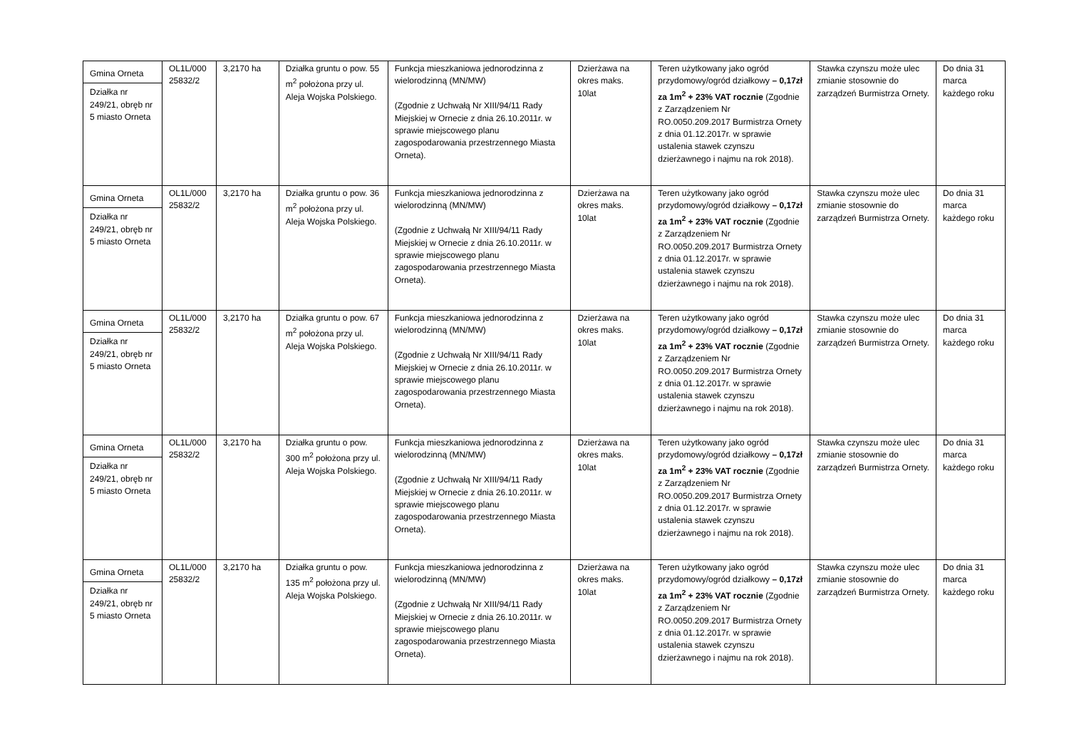| Gmina Orneta Działka nr 249/21, obręb nr 5 miasto Orneta | OL1L/000 25832/2 | 3,2170 ha | Działka gruntu o pow. 55 m<sup>2</sup> położona przy ul. Aleja Wojska Polskiego. | Funkcja mieszkaniowa jednorodzinna z wielorodzinną (MN/MW) (Zgodnie z Uchwałą Nr XIII/94/11 Rady Miejskiej w Ornecie z dnia 26.10.2011r. w sprawie miejscowego planu zagospodarowania przestrzennego Miasta Orneta). | Dzierżawa na okres maks. 10lat | Teren użytkowany jako ogród przydomowy/ogród działkowy – 0,17zł za 1m<sup>2</sup> + 23% VAT rocznie (Zgodnie z Zarządzeniem Nr RO.0050.209.2017 Burmistrza Ornety z dnia 01.12.2017r. w sprawie ustalenia stawek czynszu dzierżawnego i najmu na rok 2018). | Stawka czynszu może ulec zmianie stosownie do zarządzeń Burmistrza Ornety. | Do dnia 31 marca każdego roku |
| Gmina Orneta Działka nr 249/21, obręb nr 5 miasto Orneta | OL1L/000 25832/2 | 3,2170 ha | Działka gruntu o pow. 36 m<sup>2</sup> położona przy ul. Aleja Wojska Polskiego. | Funkcja mieszkaniowa jednorodzinna z wielorodzinną (MN/MW) (Zgodnie z Uchwałą Nr XIII/94/11 Rady Miejskiej w Ornecie z dnia 26.10.2011r. w sprawie miejscowego planu zagospodarowania przestrzennego Miasta Orneta). | Dzierżawa na okres maks. 10lat | Teren użytkowany jako ogród przydomowy/ogród działkowy – 0,17zł za 1m<sup>2</sup> + 23% VAT rocznie (Zgodnie z Zarządzeniem Nr RO.0050.209.2017 Burmistrza Ornety z dnia 01.12.2017r. w sprawie ustalenia stawek czynszu dzierżawnego i najmu na rok 2018). | Stawka czynszu może ulec zmianie stosownie do zarządzeń Burmistrza Ornety. | Do dnia 31 marca każdego roku |
| Gmina Orneta Działka nr 249/21, obręb nr 5 miasto Orneta | OL1L/000 25832/2 | 3,2170 ha | Działka gruntu o pow. 67 m<sup>2</sup> położona przy ul. Aleja Wojska Polskiego. | Funkcja mieszkaniowa jednorodzinna z wielorodzinną (MN/MW) (Zgodnie z Uchwałą Nr XIII/94/11 Rady Miejskiej w Ornecie z dnia 26.10.2011r. w sprawie miejscowego planu zagospodarowania przestrzennego Miasta Orneta). | Dzierżawa na okres maks. 10lat | Teren użytkowany jako ogród przydomowy/ogród działkowy – 0,17zł za 1m<sup>2</sup> + 23% VAT rocznie (Zgodnie z Zarządzeniem Nr RO.0050.209.2017 Burmistrza Ornety z dnia 01.12.2017r. w sprawie ustalenia stawek czynszu dzierżawnego i najmu na rok 2018). | Stawka czynszu może ulec zmianie stosownie do zarządzeń Burmistrza Ornety. | Do dnia 31 marca każdego roku |
| Gmina Orneta Działka nr 249/21, obręb nr 5 miasto Orneta | OL1L/000 25832/2 | 3,2170 ha | Działka gruntu o pow. 300 m<sup>2</sup> położona przy ul. Aleja Wojska Polskiego. | Funkcja mieszkaniowa jednorodzinna z wielorodzinną (MN/MW) (Zgodnie z Uchwałą Nr XIII/94/11 Rady Miejskiej w Ornecie z dnia 26.10.2011r. w sprawie miejscowego planu zagospodarowania przestrzennego Miasta Orneta). | Dzierżawa na okres maks. 10lat | Teren użytkowany jako ogród przydomowy/ogród działkowy – 0,17zł za 1m<sup>2</sup> + 23% VAT rocznie (Zgodnie z Zarządzeniem Nr RO.0050.209.2017 Burmistrza Ornety z dnia 01.12.2017r. w sprawie ustalenia stawek czynszu dzierżawnego i najmu na rok 2018). | Stawka czynszu może ulec zmianie stosownie do zarządzeń Burmistrza Ornety. | Do dnia 31 marca każdego roku |
| Gmina Orneta Działka nr 249/21, obręb nr 5 miasto Orneta | OL1L/000 25832/2 | 3,2170 ha | Działka gruntu o pow. 135 m<sup>2</sup> położona przy ul. Aleja Wojska Polskiego. | Funkcja mieszkaniowa jednorodzinna z wielorodzinną (MN/MW) (Zgodnie z Uchwałą Nr XIII/94/11 Rady Miejskiej w Ornecie z dnia 26.10.2011r. w sprawie miejscowego planu zagospodarowania przestrzennego Miasta Orneta). | Dzierżawa na okres maks. 10lat | Teren użytkowany jako ogród przydomowy/ogród działkowy – 0,17zł za 1m<sup>2</sup> + 23% VAT rocznie (Zgodnie z Zarządzeniem Nr RO.0050.209.2017 Burmistrza Ornety z dnia 01.12.2017r. w sprawie ustalenia stawek czynszu dzierżawnego i najmu na rok 2018). | Stawka czynszu może ulec zmianie stosownie do zarządzeń Burmistrza Ornety. | Do dnia 31 marca każdego roku |